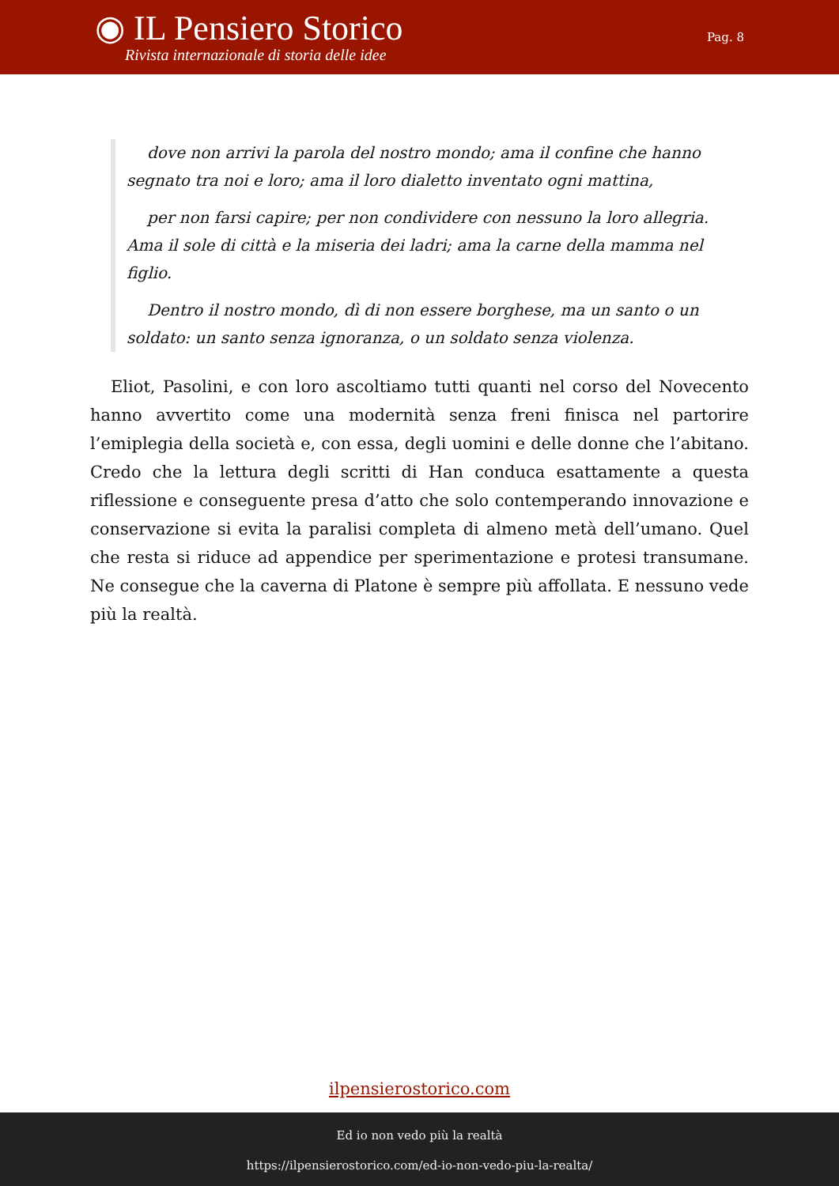◉ IL Pensiero Storico
Rivista internazionale di storia delle idee
Pag. 8
dove non arrivi la parola del nostro mondo; ama il confine che hanno segnato tra noi e loro; ama il loro dialetto inventato ogni mattina,
per non farsi capire; per non condividere con nessuno la loro allegria. Ama il sole di città e la miseria dei ladri; ama la carne della mamma nel figlio.
Dentro il nostro mondo, dì di non essere borghese, ma un santo o un soldato: un santo senza ignoranza, o un soldato senza violenza.
Eliot, Pasolini, e con loro ascoltiamo tutti quanti nel corso del Novecento hanno avvertito come una modernità senza freni finisca nel partorire l’emiplegia della società e, con essa, degli uomini e delle donne che l’abitano. Credo che la lettura degli scritti di Han conduca esattamente a questa riflessione e conseguente presa d’atto che solo contemperando innovazione e conservazione si evita la paralisi completa di almeno metà dell’umano. Quel che resta si riduce ad appendice per sperimentazione e protesi transumane. Ne consegue che la caverna di Platone è sempre più affollata. E nessuno vede più la realtà.
ilpensierostorico.com
Ed io non vedo più la realtà
https://ilpensierostorico.com/ed-io-non-vedo-piu-la-realta/